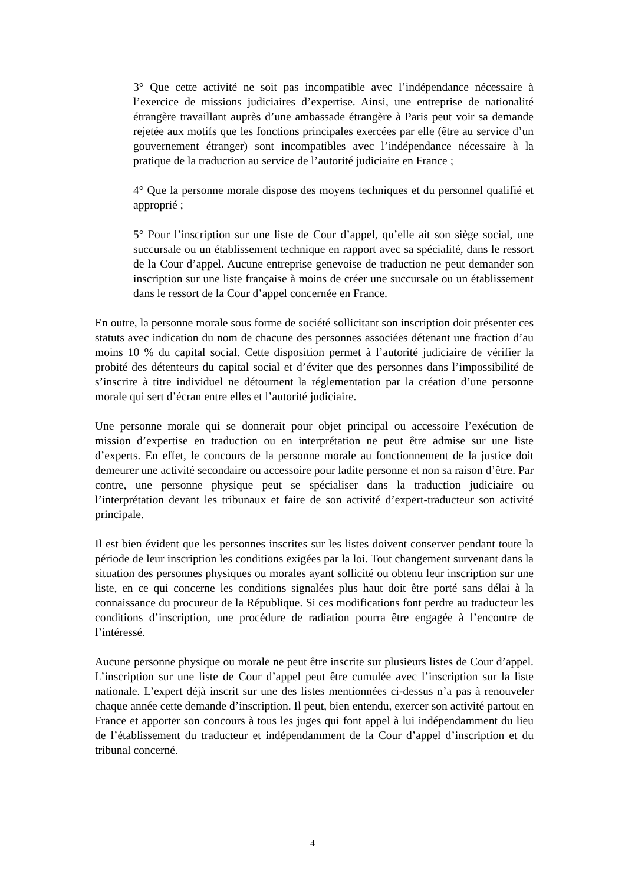3° Que cette activité ne soit pas incompatible avec l’indépendance nécessaire à l’exercice de missions judiciaires d’expertise. Ainsi, une entreprise de nationalité étrangère travaillant auprès d’une ambassade étrangère à Paris peut voir sa demande rejetée aux motifs que les fonctions principales exercées par elle (être au service d’un gouvernement étranger) sont incompatibles avec l’indépendance nécessaire à la pratique de la traduction au service de l’autorité judiciaire en France ;
4° Que la personne morale dispose des moyens techniques et du personnel qualifié et approprié ;
5° Pour l’inscription sur une liste de Cour d’appel, qu’elle ait son siège social, une succursale ou un établissement technique en rapport avec sa spécialité, dans le ressort de la Cour d’appel. Aucune entreprise genevoise de traduction ne peut demander son inscription sur une liste française à moins de créer une succursale ou un établissement dans le ressort de la Cour d’appel concernée en France.
En outre, la personne morale sous forme de société sollicitant son inscription doit présenter ces statuts avec indication du nom de chacune des personnes associées détenant une fraction d’au moins 10 % du capital social. Cette disposition permet à l’autorité judiciaire de vérifier la probité des détenteurs du capital social et d’éviter que des personnes dans l’impossibilité de s’inscrire à titre individuel ne détournent la réglementation par la création d’une personne morale qui sert d’écran entre elles et l’autorité judiciaire.
Une personne morale qui se donnerait pour objet principal ou accessoire l’exécution de mission d’expertise en traduction ou en interprétation ne peut être admise sur une liste d’experts. En effet, le concours de la personne morale au fonctionnement de la justice doit demeurer une activité secondaire ou accessoire pour ladite personne et non sa raison d’être. Par contre, une personne physique peut se spécialiser dans la traduction judiciaire ou l’interprétation devant les tribunaux et faire de son activité d’expert-traducteur son activité principale.
Il est bien évident que les personnes inscrites sur les listes doivent conserver pendant toute la période de leur inscription les conditions exigées par la loi. Tout changement survenant dans la situation des personnes physiques ou morales ayant sollicité ou obtenu leur inscription sur une liste, en ce qui concerne les conditions signalées plus haut doit être porté sans délai à la connaissance du procureur de la République. Si ces modifications font perdre au traducteur les conditions d’inscription, une procédure de radiation pourra être engagée à l’encontre de l’intéressé.
Aucune personne physique ou morale ne peut être inscrite sur plusieurs listes de Cour d’appel. L’inscription sur une liste de Cour d’appel peut être cumulée avec l’inscription sur la liste nationale. L’expert déjà inscrit sur une des listes mentionnées ci-dessus n’a pas à renouveler chaque année cette demande d’inscription. Il peut, bien entendu, exercer son activité partout en France et apporter son concours à tous les juges qui font appel à lui indépendamment du lieu de l’établissement du traducteur et indépendamment de la Cour d’appel d’inscription et du tribunal concerné.
4